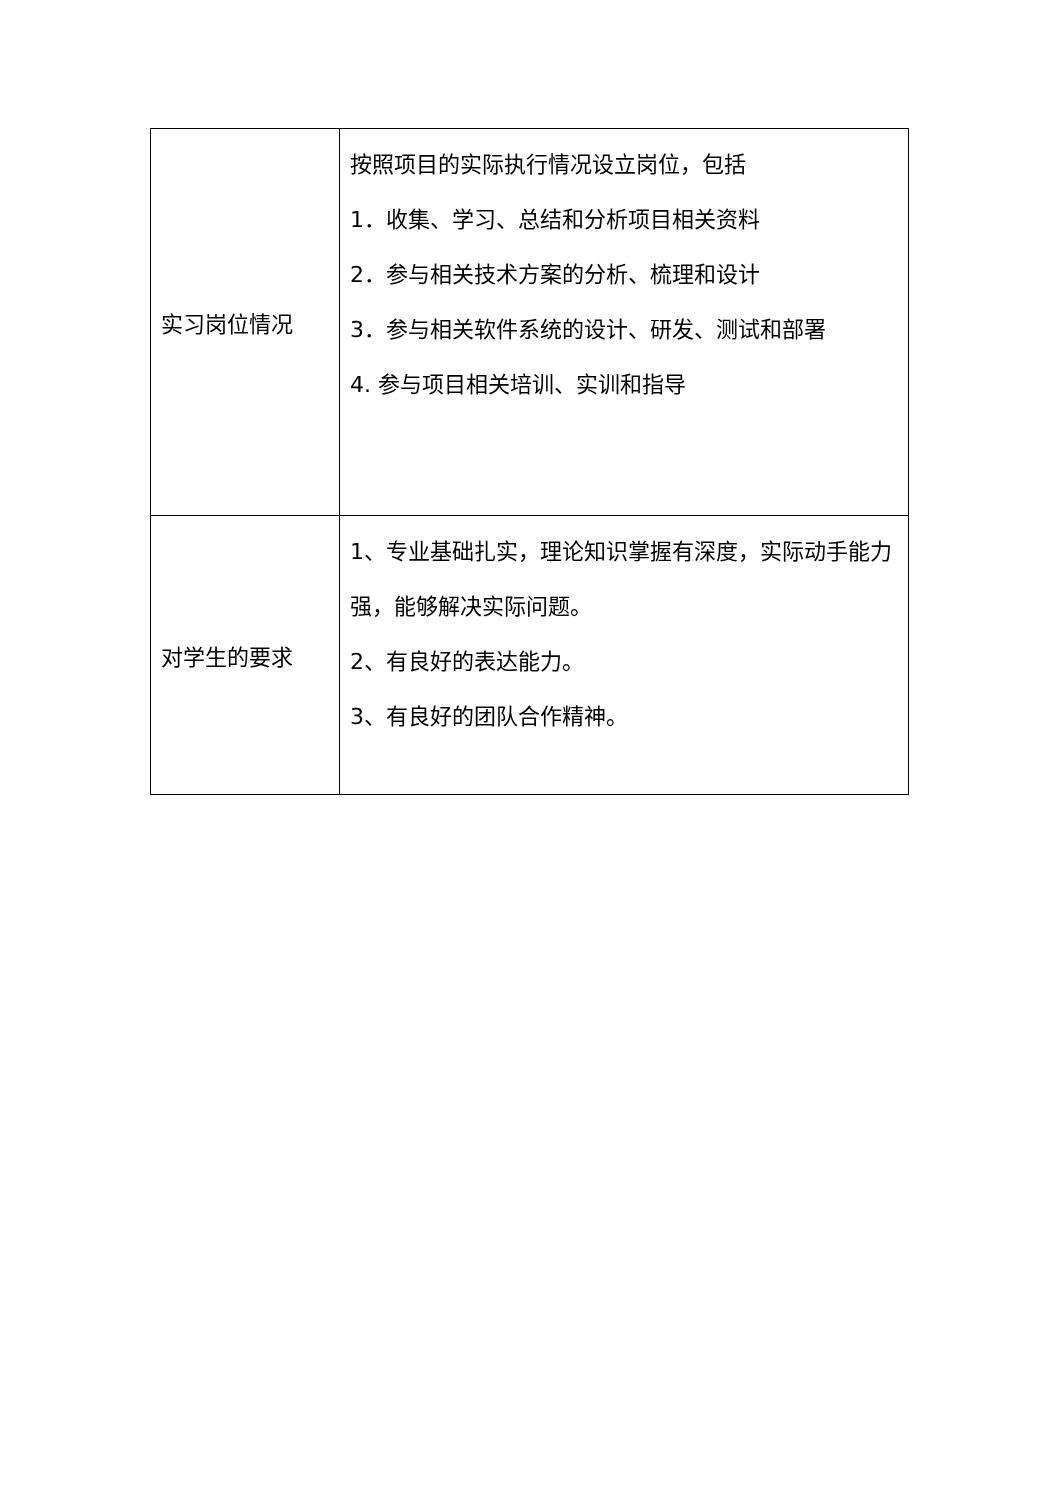| 实习岗位情况 | 按照项目的实际执行情况设立岗位，包括 1．收集、学习、总结和分析项目相关资料 2．参与相关技术方案的分析、梳理和设计 3．参与相关软件系统的设计、研发、测试和部署 4. 参与项目相关培训、实训和指导 |
| 对学生的要求 | 1、专业基础扎实，理论知识掌握有深度，实际动手能力强，能够解决实际问题。 2、有良好的表达能力。 3、有良好的团队合作精神。 |